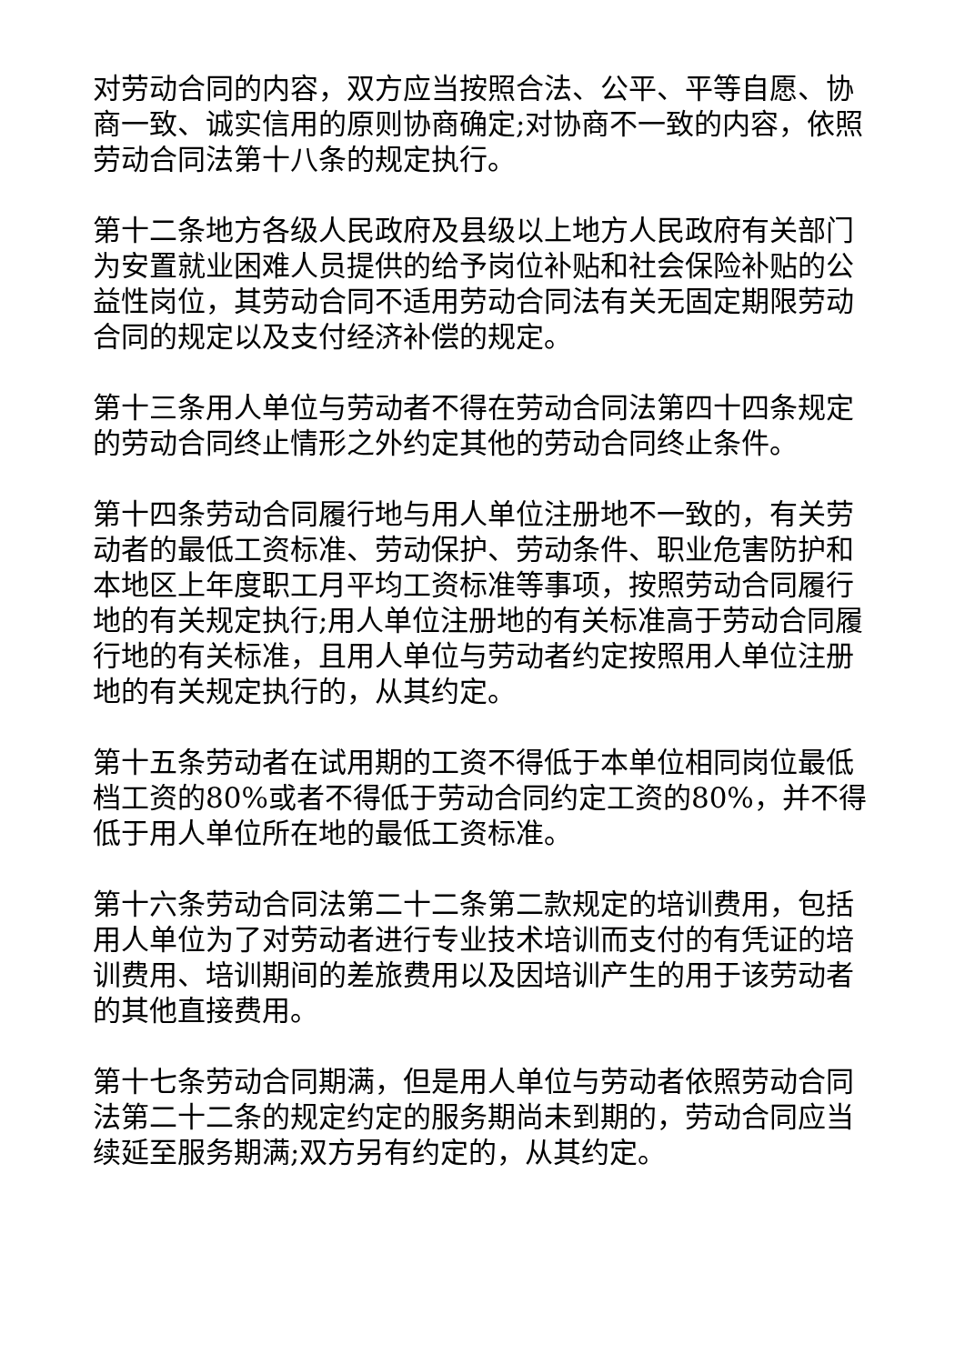对劳动合同的内容，双方应当按照合法、公平、平等自愿、协商一致、诚实信用的原则协商确定;对协商不一致的内容，依照劳动合同法第十八条的规定执行。
第十二条地方各级人民政府及县级以上地方人民政府有关部门为安置就业困难人员提供的给予岗位补贴和社会保险补贴的公益性岗位，其劳动合同不适用劳动合同法有关无固定期限劳动合同的规定以及支付经济补偿的规定。
第十三条用人单位与劳动者不得在劳动合同法第四十四条规定的劳动合同终止情形之外约定其他的劳动合同终止条件。
第十四条劳动合同履行地与用人单位注册地不一致的，有关劳动者的最低工资标准、劳动保护、劳动条件、职业危害防护和本地区上年度职工月平均工资标准等事项，按照劳动合同履行地的有关规定执行;用人单位注册地的有关标准高于劳动合同履行地的有关标准，且用人单位与劳动者约定按照用人单位注册地的有关规定执行的，从其约定。
第十五条劳动者在试用期的工资不得低于本单位相同岗位最低档工资的80%或者不得低于劳动合同约定工资的80%，并不得低于用人单位所在地的最低工资标准。
第十六条劳动合同法第二十二条第二款规定的培训费用，包括用人单位为了对劳动者进行专业技术培训而支付的有凭证的培训费用、培训期间的差旅费用以及因培训产生的用于该劳动者的其他直接费用。
第十七条劳动合同期满，但是用人单位与劳动者依照劳动合同法第二十二条的规定约定的服务期尚未到期的，劳动合同应当续延至服务期满;双方另有约定的，从其约定。